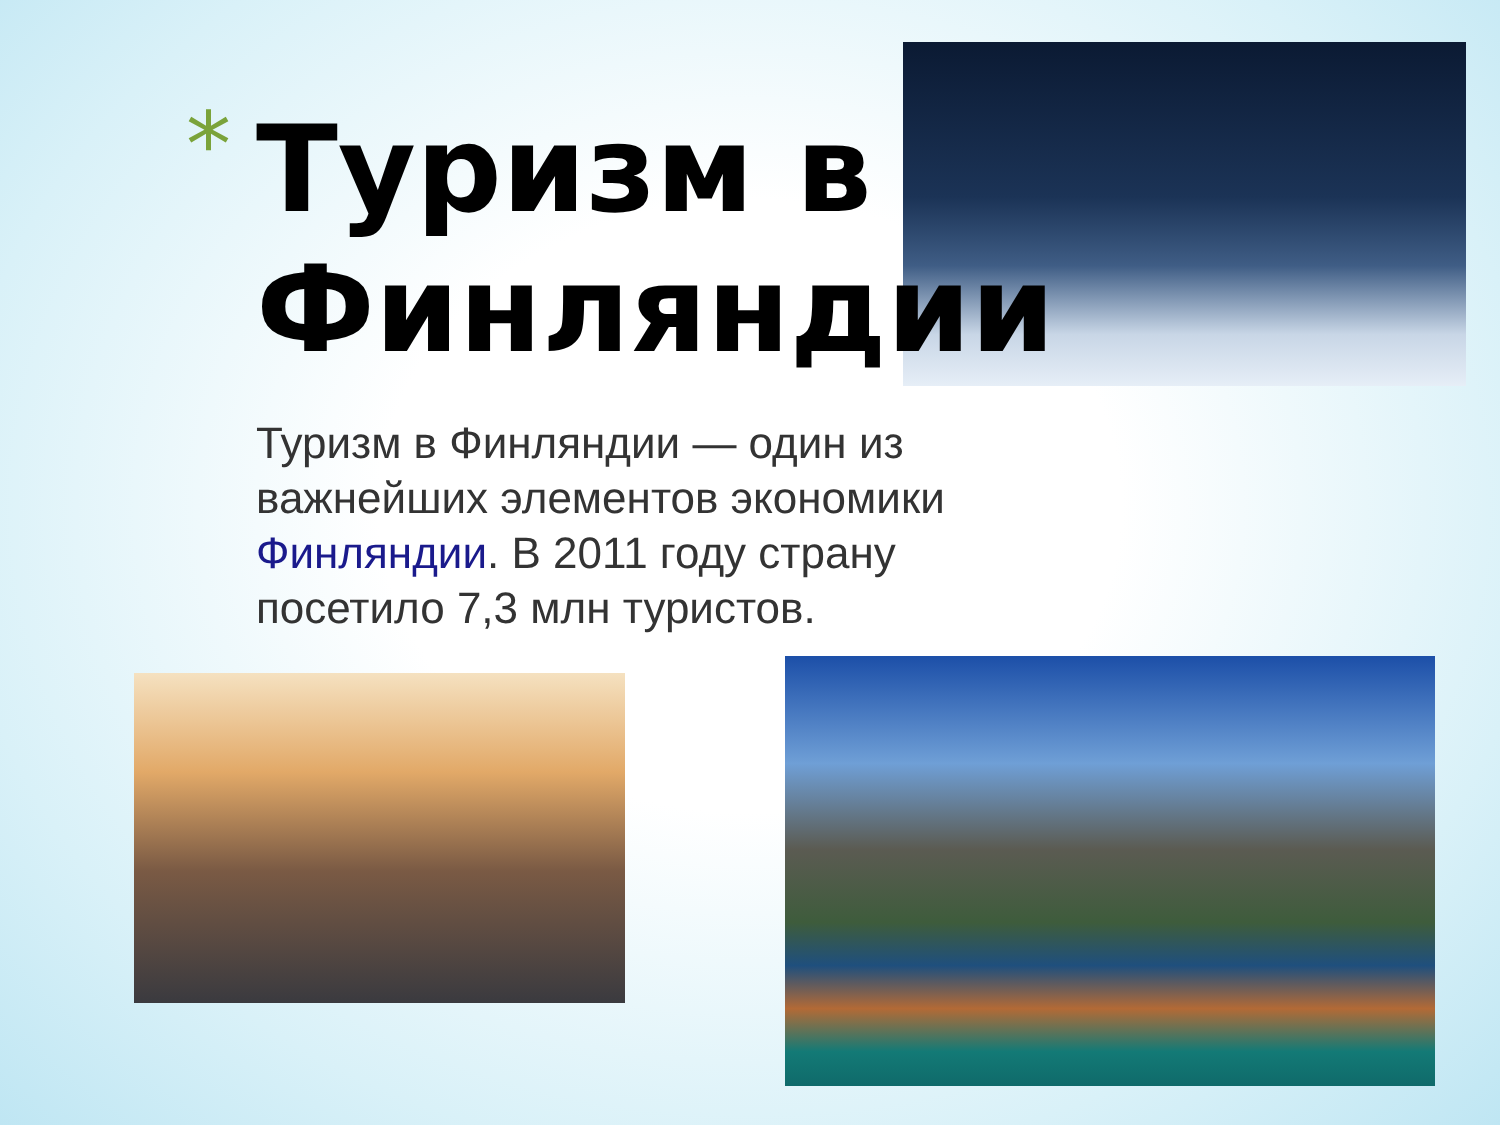*
Туризм в Финляндии
Туризм в Финляндии — один из важнейших элементов экономики Финляндии. В 2011 году страну посетило 7,3 млн туристов.